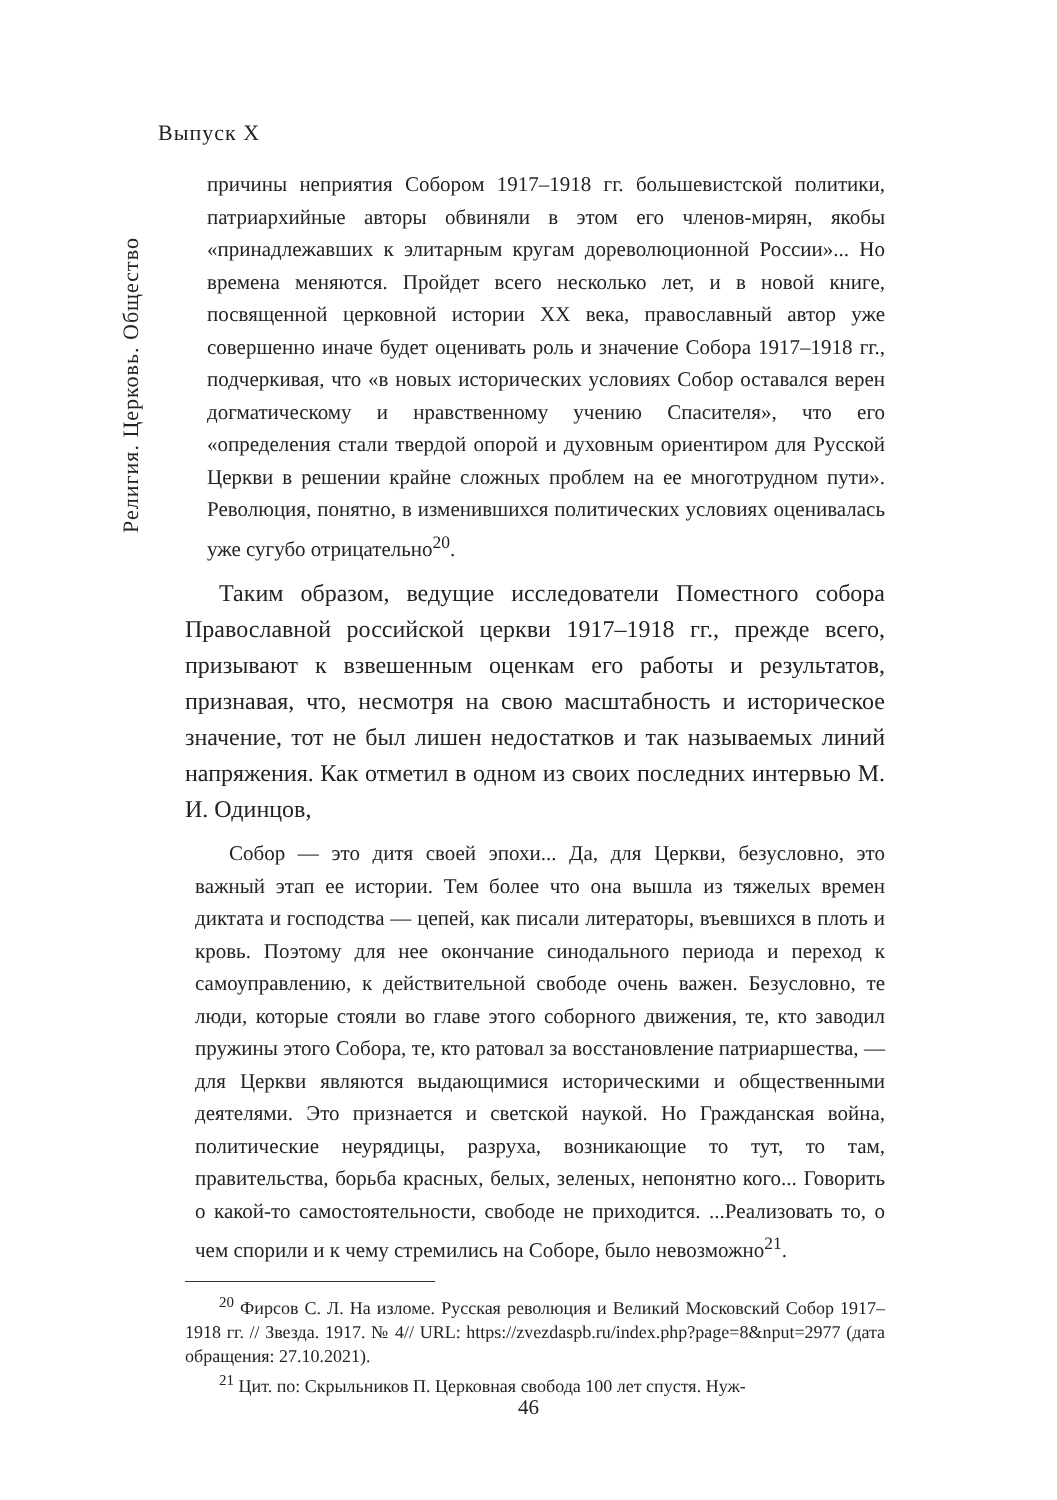Выпуск X
Религия. Церковь. Общество
причины неприятия Собором 1917–1918 гг. большевистской политики, патриархийные авторы обвиняли в этом его членов-мирян, якобы «принадлежавших к элитарным кругам дореволюционной России»... Но времена меняются. Пройдет всего несколько лет, и в новой книге, посвященной церковной истории XX века, православный автор уже совершенно иначе будет оценивать роль и значение Собора 1917–1918 гг., подчеркивая, что «в новых исторических условиях Собор оставался верен догматическому и нравственному учению Спасителя», что его «определения стали твердой опорой и духовным ориентиром для Русской Церкви в решении крайне сложных проблем на ее многотрудном пути». Революция, понятно, в изменившихся политических условиях оценивалась уже сугубо отрицательно<sup>20</sup>.
Таким образом, ведущие исследователи Поместного собора Православной российской церкви 1917–1918 гг., прежде всего, призывают к взвешенным оценкам его работы и результатов, признавая, что, несмотря на свою масштабность и историческое значение, тот не был лишен недостатков и так называемых линий напряжения. Как отметил в одном из своих последних интервью М. И. Одинцов,
Собор — это дитя своей эпохи... Да, для Церкви, безусловно, это важный этап ее истории. Тем более что она вышла из тяжелых времен диктата и господства — цепей, как писали литераторы, въевшихся в плоть и кровь. Поэтому для нее окончание синодального периода и переход к самоуправлению, к действительной свободе очень важен. Безусловно, те люди, которые стояли во главе этого соборного движения, те, кто заводил пружины этого Собора, те, кто ратовал за восстановление патриаршества, — для Церкви являются выдающимися историческими и общественными деятелями. Это признается и светской наукой. Но Гражданская война, политические неурядицы, разруха, возникающие то тут, то там, правительства, борьба красных, белых, зеленых, непонятно кого... Говорить о какой-то самостоятельности, свободе не приходится. ...Реализовать то, о чем спорили и к чему стремились на Соборе, было невозможно<sup>21</sup>.
<sup>20</sup> Фирсов С. Л. На изломе. Русская революция и Великий Московский Собор 1917–1918 гг. // Звезда. 1917. № 4// URL: https://zvezdaspb.ru/index.php?page=8&nput=2977 (дата обращения: 27.10.2021).
<sup>21</sup> Цит. по: Скрыльников П. Церковная свобода 100 лет спустя. Нуж-
46